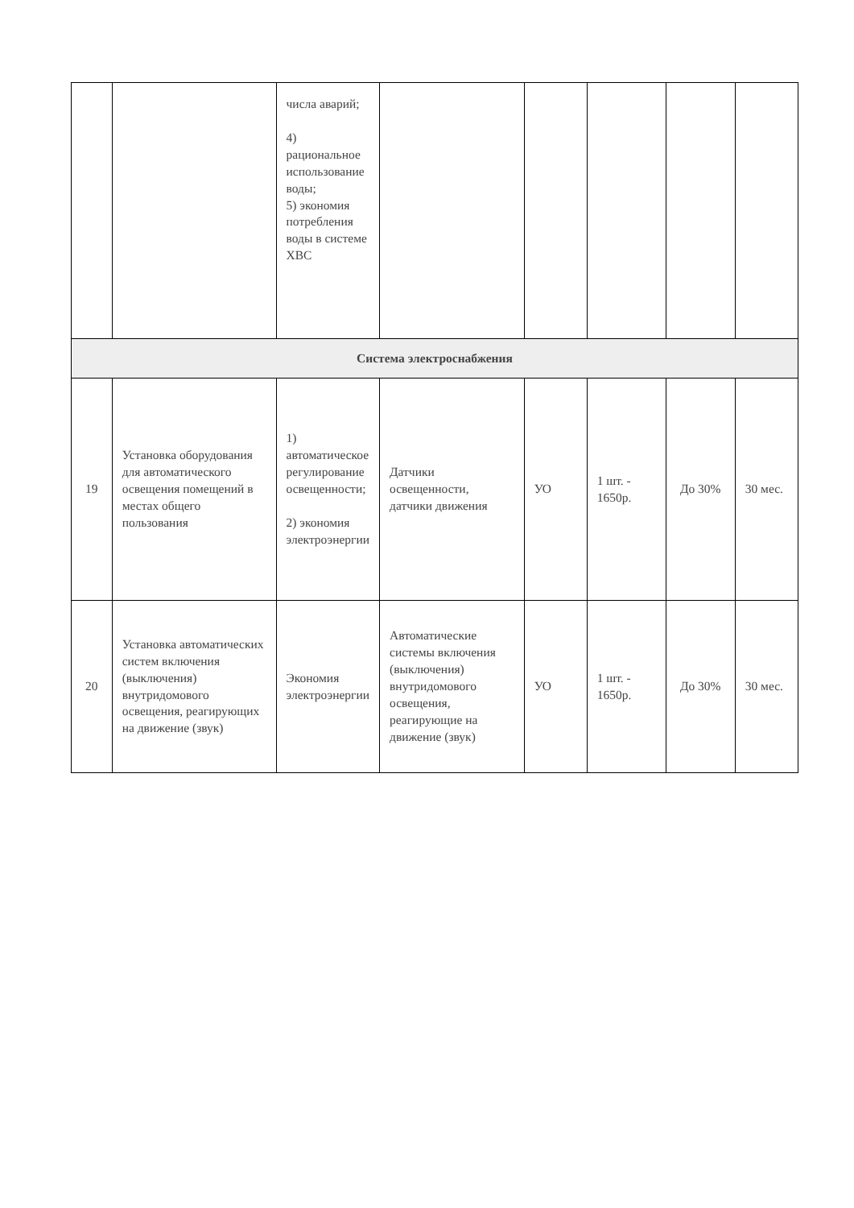| | | числа аварий; 4) рациональное использование воды; 5) экономия потребления воды в системе ХВС | | | | | |
| Система электроснабжения | | | | | | | |
| 19 | Установка оборудования для автоматического освещения помещений в местах общего пользования | 1) автоматическое регулирование освещенности; 2) экономия электроэнергии | Датчики освещенности, датчики движения | УО | 1 шт. - 1650р. | До 30% | 30 мес. |
| 20 | Установка автоматических систем включения (выключения) внутридомового освещения, реагирующих на движение (звук) | Экономия электроэнергии | Автоматические системы включения (выключения) внутридомового освещения, реагирующие на движение (звук) | УО | 1 шт. - 1650р. | До 30% | 30 мес. |